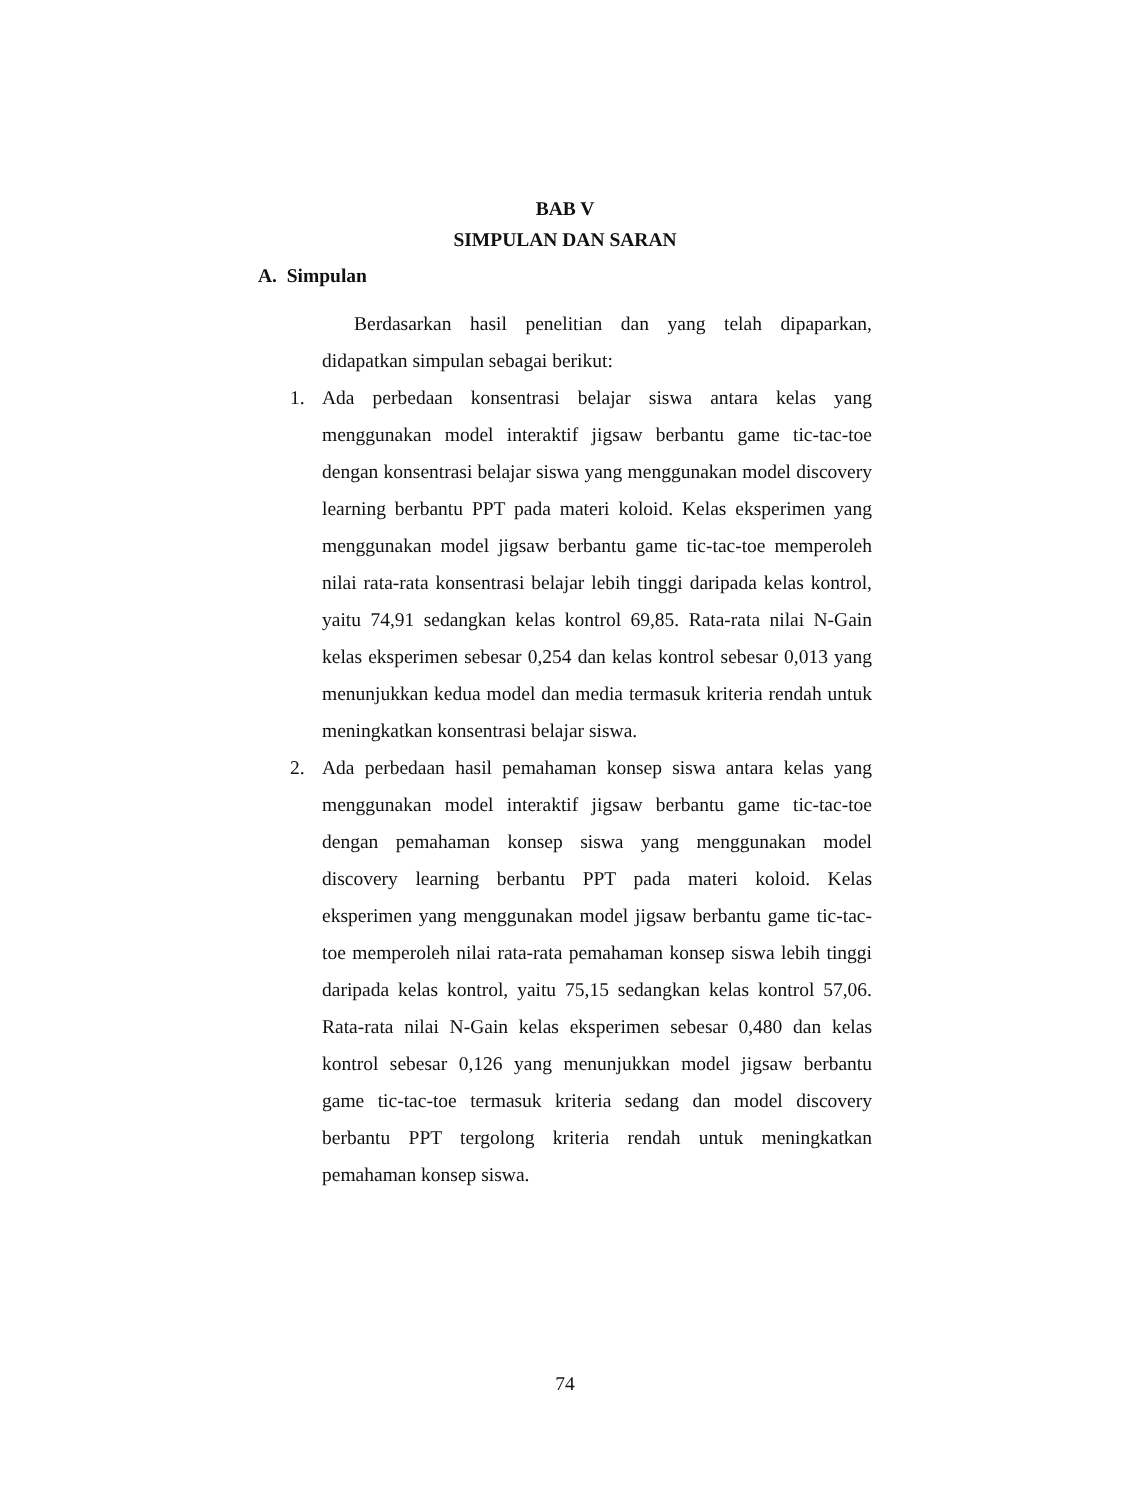BAB V
SIMPULAN DAN SARAN
A. Simpulan
Berdasarkan hasil penelitian dan yang telah dipaparkan, didapatkan simpulan sebagai berikut:
1. Ada perbedaan konsentrasi belajar siswa antara kelas yang menggunakan model interaktif jigsaw berbantu game tic-tac-toe dengan konsentrasi belajar siswa yang menggunakan model discovery learning berbantu PPT pada materi koloid. Kelas eksperimen yang menggunakan model jigsaw berbantu game tic-tac-toe memperoleh nilai rata-rata konsentrasi belajar lebih tinggi daripada kelas kontrol, yaitu 74,91 sedangkan kelas kontrol 69,85. Rata-rata nilai N-Gain kelas eksperimen sebesar 0,254 dan kelas kontrol sebesar 0,013 yang menunjukkan kedua model dan media termasuk kriteria rendah untuk meningkatkan konsentrasi belajar siswa.
2. Ada perbedaan hasil pemahaman konsep siswa antara kelas yang menggunakan model interaktif jigsaw berbantu game tic-tac-toe dengan pemahaman konsep siswa yang menggunakan model discovery learning berbantu PPT pada materi koloid. Kelas eksperimen yang menggunakan model jigsaw berbantu game tic-tac-toe memperoleh nilai rata-rata pemahaman konsep siswa lebih tinggi daripada kelas kontrol, yaitu 75,15 sedangkan kelas kontrol 57,06. Rata-rata nilai N-Gain kelas eksperimen sebesar 0,480 dan kelas kontrol sebesar 0,126 yang menunjukkan model jigsaw berbantu game tic-tac-toe termasuk kriteria sedang dan model discovery berbantu PPT tergolong kriteria rendah untuk meningkatkan pemahaman konsep siswa.
74